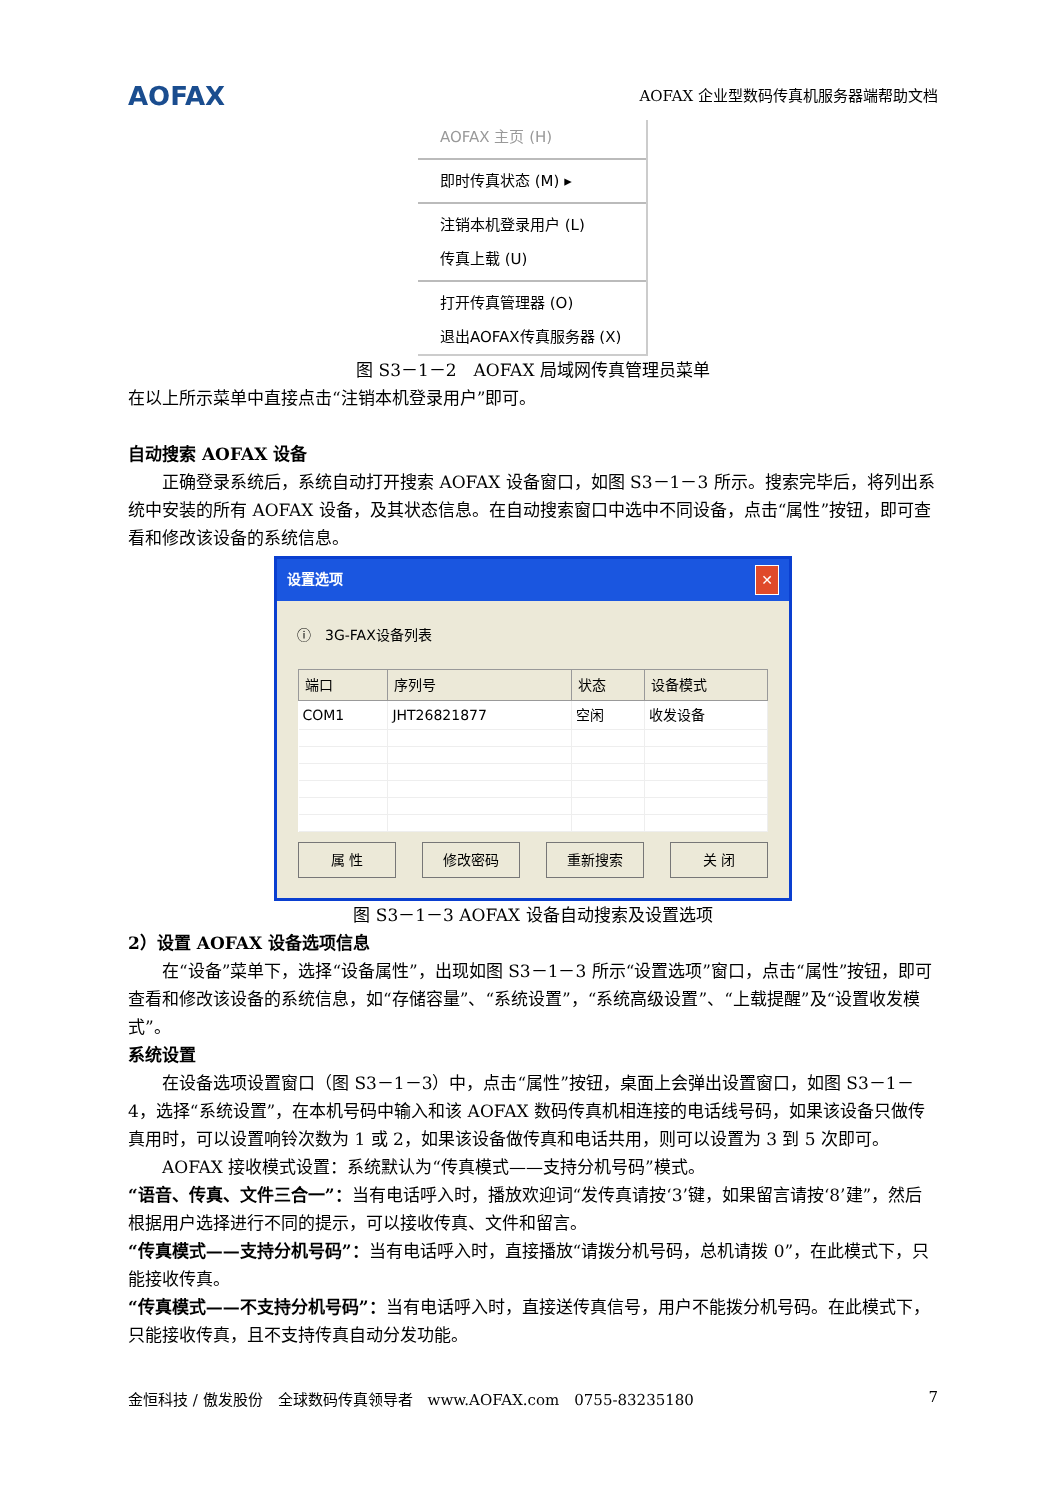AOFAX AOFAX 企业型数码传真机服务器端帮助文档
AOFAX 主页 (H)
即时传真状态 (M) ▸
注销本机登录用户 (L)
传真上载 (U)
打开传真管理器 (O)
退出AOFAX传真服务器 (X)
图 S3－1－2　AOFAX 局域网传真管理员菜单
在以上所示菜单中直接点击“注销本机登录用户”即可。
自动搜索 AOFAX 设备
正确登录系统后，系统自动打开搜索 AOFAX 设备窗口，如图 S3－1－3 所示。搜索完毕后，将列出系统中安装的所有 AOFAX 设备，及其状态信息。在自动搜索窗口中选中不同设备，点击“属性”按钮，即可查看和修改该设备的系统信息。
设置选项 ✕
ⓘ　3G-FAX设备列表
| 端口 | 序列号 | 状态 | 设备模式 |
| --- | --- | --- | --- |
| COM1 | JHT26821877 | 空闲 | 收发设备 |
属 性 修改密码 重新搜索 关 闭
图 S3－1－3 AOFAX 设备自动搜索及设置选项
2）设置 AOFAX 设备选项信息
在“设备”菜单下，选择“设备属性”，出现如图 S3－1－3 所示“设置选项”窗口，点击“属性”按钮，即可查看和修改该设备的系统信息，如“存储容量”、“系统设置”，“系统高级设置”、“上载提醒”及“设置收发模式”。
系统设置
在设备选项设置窗口（图 S3－1－3）中，点击“属性”按钮，桌面上会弹出设置窗口，如图 S3－1－4，选择“系统设置”，在本机号码中输入和该 AOFAX 数码传真机相连接的电话线号码，如果该设备只做传真用时，可以设置响铃次数为 1 或 2，如果该设备做传真和电话共用，则可以设置为 3 到 5 次即可。
AOFAX 接收模式设置：系统默认为“传真模式——支持分机号码”模式。
“语音、传真、文件三合一”：当有电话呼入时，播放欢迎词“发传真请按‘3’键，如果留言请按‘8’建”，然后根据用户选择进行不同的提示，可以接收传真、文件和留言。
“传真模式——支持分机号码”：当有电话呼入时，直接播放“请拨分机号码，总机请拨 0”，在此模式下，只能接收传真。
“传真模式——不支持分机号码”：当有电话呼入时，直接送传真信号，用户不能拨分机号码。在此模式下，只能接收传真，且不支持传真自动分发功能。
金恒科技 / 傲发股份　全球数码传真领导者　www.AOFAX.com　0755-83235180 7